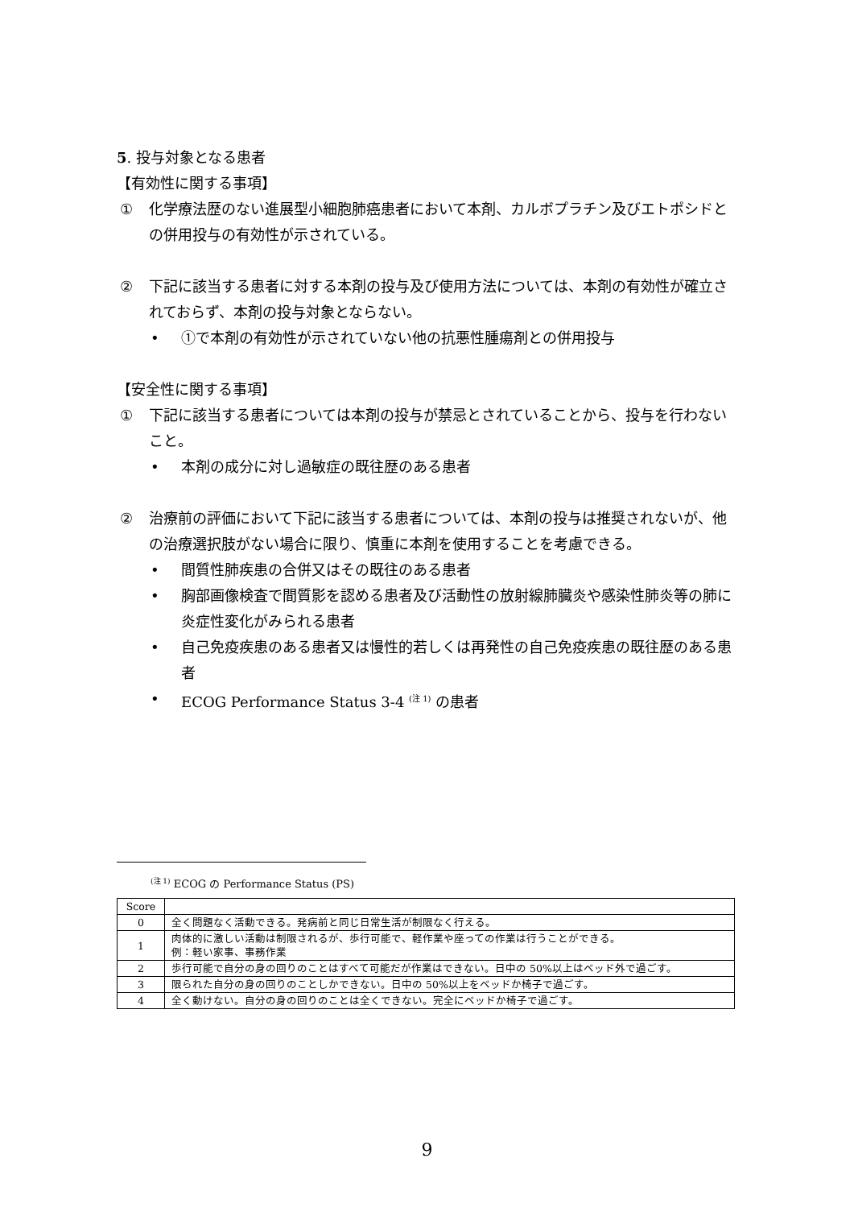5. 投与対象となる患者
【有効性に関する事項】
① 化学療法歴のない進展型小細胞肺癌患者において本剤、カルボプラチン及びエトポシドとの併用投与の有効性が示されている。
② 下記に該当する患者に対する本剤の投与及び使用方法については、本剤の有効性が確立されておらず、本剤の投与対象とならない。
• ①で本剤の有効性が示されていない他の抗悪性腫瘍剤との併用投与
【安全性に関する事項】
① 下記に該当する患者については本剤の投与が禁忌とされていることから、投与を行わないこと。
• 本剤の成分に対し過敏症の既往歴のある患者
② 治療前の評価において下記に該当する患者については、本剤の投与は推奨されないが、他の治療選択肢がない場合に限り、慎重に本剤を使用することを考慮できる。
• 間質性肺疾患の合併又はその既往のある患者
• 胸部画像検査で間質影を認める患者及び活動性の放射線肺臓炎や感染性肺炎等の肺に炎症性変化がみられる患者
• 自己免疫疾患のある患者又は慢性的若しくは再発性の自己免疫疾患の既往歴のある患者
• ECOG Performance Status 3-4 <sup>(注 1)</sup> の患者
<sup>(注 1)</sup> ECOG の Performance Status (PS)
| Score | |
| --- | --- |
| 0 | 全く問題なく活動できる。発病前と同じ日常生活が制限なく行える。 |
| 1 | 肉体的に激しい活動は制限されるが、歩行可能で、軽作業や座っての作業は行うことができる。 例：軽い家事、事務作業 |
| 2 | 歩行可能で自分の身の回りのことはすべて可能だが作業はできない。日中の 50%以上はベッド外で過ごす。 |
| 3 | 限られた自分の身の回りのことしかできない。日中の 50%以上をベッドか椅子で過ごす。 |
| 4 | 全く動けない。自分の身の回りのことは全くできない。完全にベッドか椅子で過ごす。 |
9